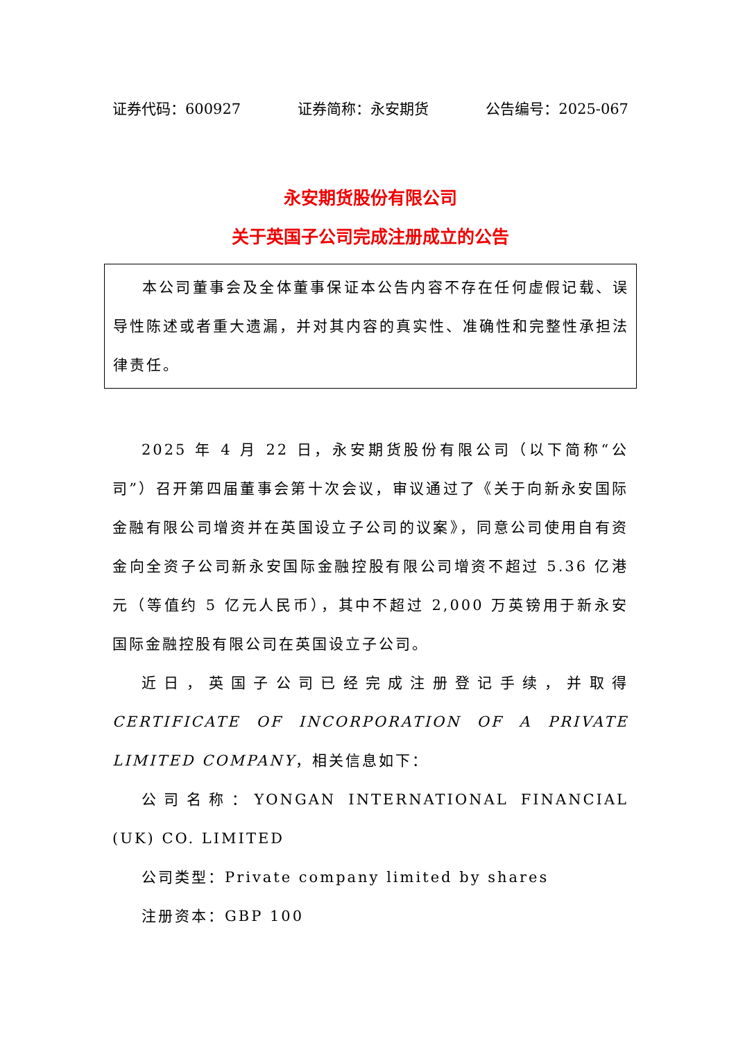证券代码：600927 证券简称：永安期货 公告编号：2025-067
永安期货股份有限公司
关于英国子公司完成注册成立的公告
本公司董事会及全体董事保证本公告内容不存在任何虚假记载、误导性陈述或者重大遗漏，并对其内容的真实性、准确性和完整性承担法律责任。
2025 年 4 月 22 日，永安期货股份有限公司（以下简称“公司”）召开第四届董事会第十次会议，审议通过了《关于向新永安国际金融有限公司增资并在英国设立子公司的议案》，同意公司使用自有资金向全资子公司新永安国际金融控股有限公司增资不超过 5.36 亿港元（等值约 5 亿元人民币），其中不超过 2,000 万英镑用于新永安国际金融控股有限公司在英国设立子公司。
近日，英国子公司已经完成注册登记手续，并取得 CERTIFICATE OF INCORPORATION OF A PRIVATE LIMITED COMPANY，相关信息如下：
公司名称：YONGAN INTERNATIONAL FINANCIAL (UK) CO. LIMITED
公司类型：Private company limited by shares
注册资本：GBP 100